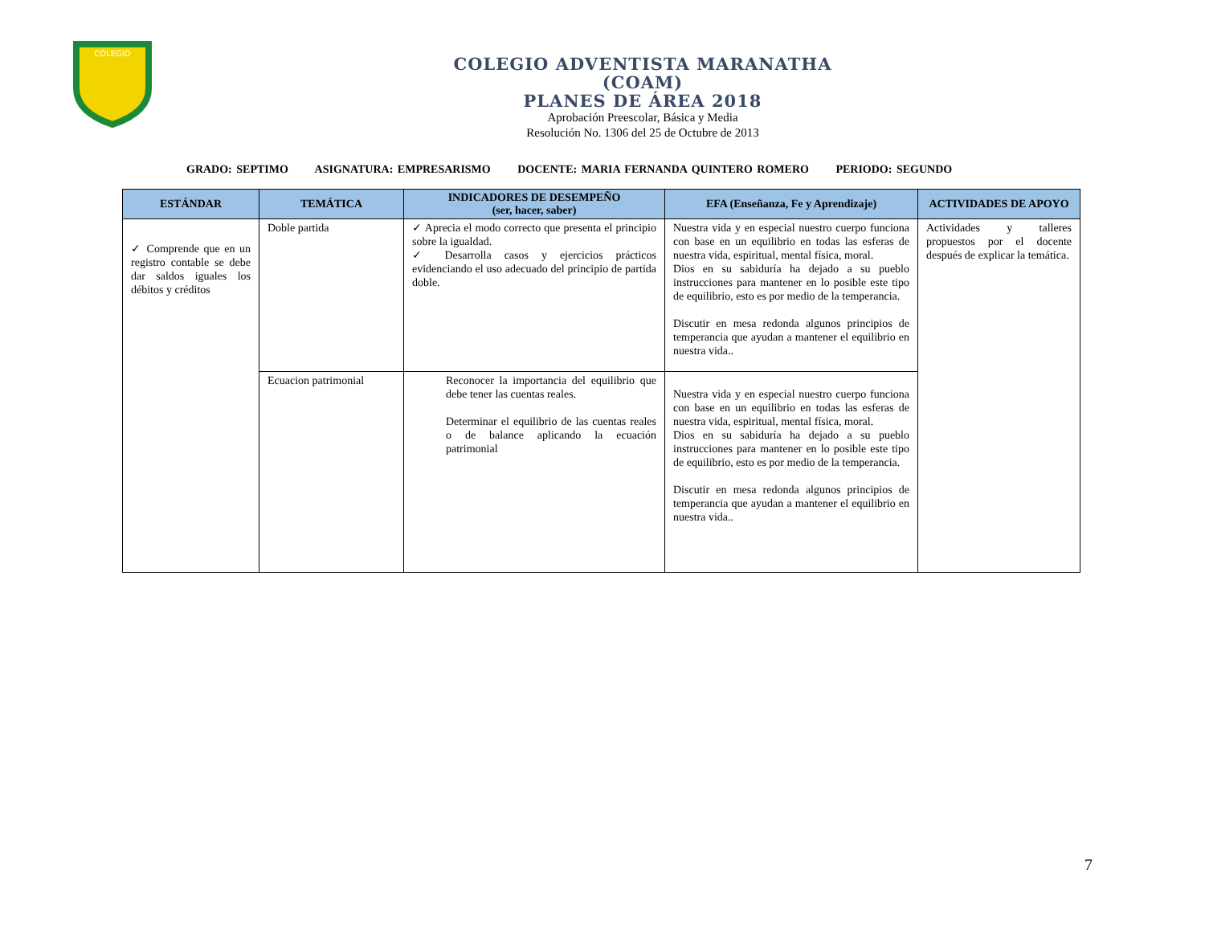COLEGIO
COLEGIO ADVENTISTA MARANATHA
(COAM)
PLANES DE ÁREA 2018
Aprobación Preescolar, Básica y Media
Resolución No. 1306 del 25 de Octubre de 2013
GRADO: SEPTIMO ASIGNATURA: EMPRESARISMO DOCENTE: MARIA FERNANDA QUINTERO ROMERO PERIODO: SEGUNDO
| ESTÁNDAR | TEMÁTICA | INDICADORES DE DESEMPEÑO (ser, hacer, saber) | EFA (Enseñanza, Fe y Aprendizaje) | ACTIVIDADES DE APOYO |
| --- | --- | --- | --- | --- |
| ✓ Comprende que en un registro contable se debe dar saldos iguales los débitos y créditos | Doble partida | ✓ Aprecia el modo correcto que presenta el principio sobre la igualdad. ✓ Desarrolla casos y ejercicios prácticos evidenciando el uso adecuado del principio de partida doble. | Nuestra vida y en especial nuestro cuerpo funciona con base en un equilibrio en todas las esferas de nuestra vida, espiritual, mental física, moral. Dios en su sabiduría ha dejado a su pueblo instrucciones para mantener en lo posible este tipo de equilibrio, esto es por medio de la temperancia. Discutir en mesa redonda algunos principios de temperancia que ayudan a mantener el equilibrio en nuestra vida.. | Actividades y talleres propuestos por el docente después de explicar la temática. |
| | Ecuacion patrimonial | Reconocer la importancia del equilibrio que debe tener las cuentas reales. Determinar el equilibrio de las cuentas reales o de balance aplicando la ecuación patrimonial | Nuestra vida y en especial nuestro cuerpo funciona con base en un equilibrio en todas las esferas de nuestra vida, espiritual, mental física, moral. Dios en su sabiduría ha dejado a su pueblo instrucciones para mantener en lo posible este tipo de equilibrio, esto es por medio de la temperancia. Discutir en mesa redonda algunos principios de temperancia que ayudan a mantener el equilibrio en nuestra vida.. | |
7